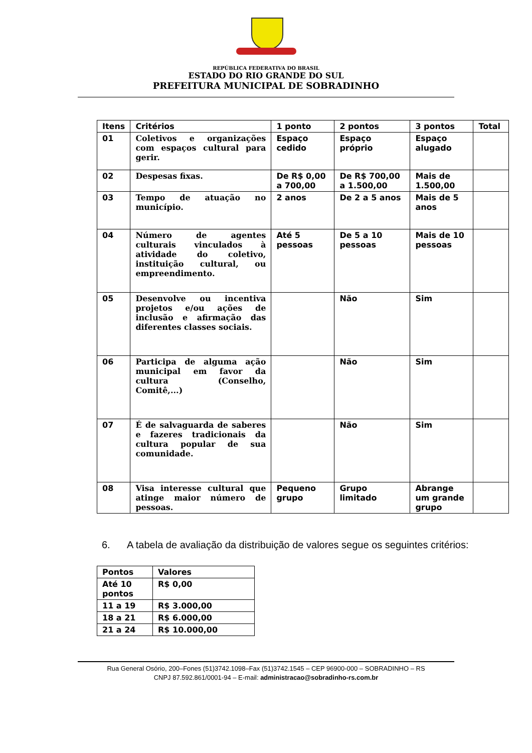REPÚBLICA FEDERATIVA DO BRASIL
ESTADO DO RIO GRANDE DO SUL
PREFEITURA MUNICIPAL DE SOBRADINHO
| Itens | Critérios | 1 ponto | 2 pontos | 3 pontos | Total |
| --- | --- | --- | --- | --- | --- |
| 01 | Coletivos e organizações com espaços cultural para gerir. | Espaço cedido | Espaço próprio | Espaço alugado | |
| 02 | Despesas fixas. | De R$ 0,00 a 700,00 | De R$ 700,00 a 1.500,00 | Mais de 1.500,00 | |
| 03 | Tempo de atuação no município. | 2 anos | De 2 a 5 anos | Mais de 5 anos | |
| 04 | Número de agentes culturais vinculados à atividade do coletivo, instituição cultural, ou empreendimento. | Até 5 pessoas | De 5 a 10 pessoas | Mais de 10 pessoas | |
| 05 | Desenvolve ou incentiva projetos e/ou ações de inclusão e afirmação das diferentes classes sociais. | | Não | Sim | |
| 06 | Participa de alguma ação municipal em favor da cultura (Conselho, Comitê,...) | | Não | Sim | |
| 07 | É de salvaguarda de saberes e fazeres tradicionais da cultura popular de sua comunidade. | | Não | Sim | |
| 08 | Visa interesse cultural que atinge maior número de pessoas. | Pequeno grupo | Grupo limitado | Abrange um grande grupo | |
6. A tabela de avaliação da distribuição de valores segue os seguintes critérios:
| Pontos | Valores |
| --- | --- |
| Até 10 pontos | R$ 0,00 |
| 11 a 19 | R$ 3.000,00 |
| 18 a 21 | R$ 6.000,00 |
| 21 a 24 | R$ 10.000,00 |
Rua General Osório, 200–Fones (51)3742.1098–Fax (51)3742.1545 – CEP 96900-000 – SOBRADINHO – RS
CNPJ 87.592.861/0001-94 – E-mail: administracao@sobradinho-rs.com.br